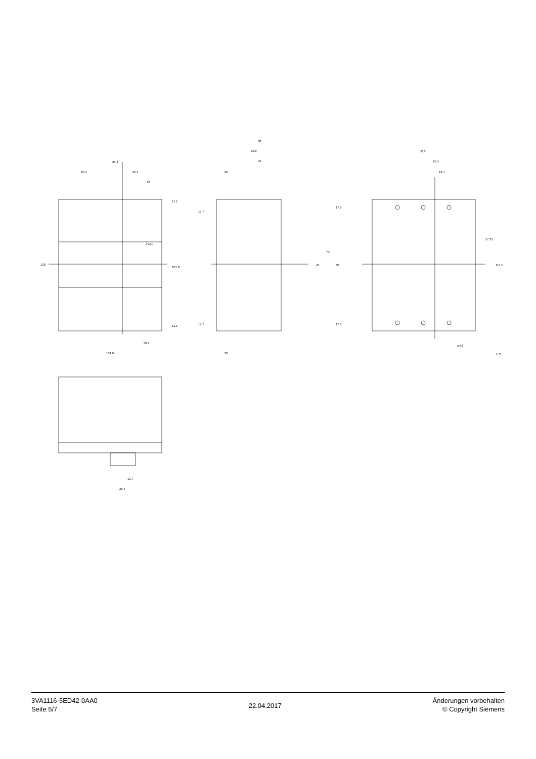25.4
25.4
25.4
13
38.1
101.6
3VA1
88
75.8
70
20
20
50.8
25.4
12.7
⌀4.2
12.7
25.4
130
107.8
11.1
11.1
17.7
17.7
17.5
17.5
45
70
95
57.25
114.5
7.75
3VA1116-5ED42-0AA0
Seite 5/7
22.04.2017
Änderungen vorbehalten
© Copyright Siemens